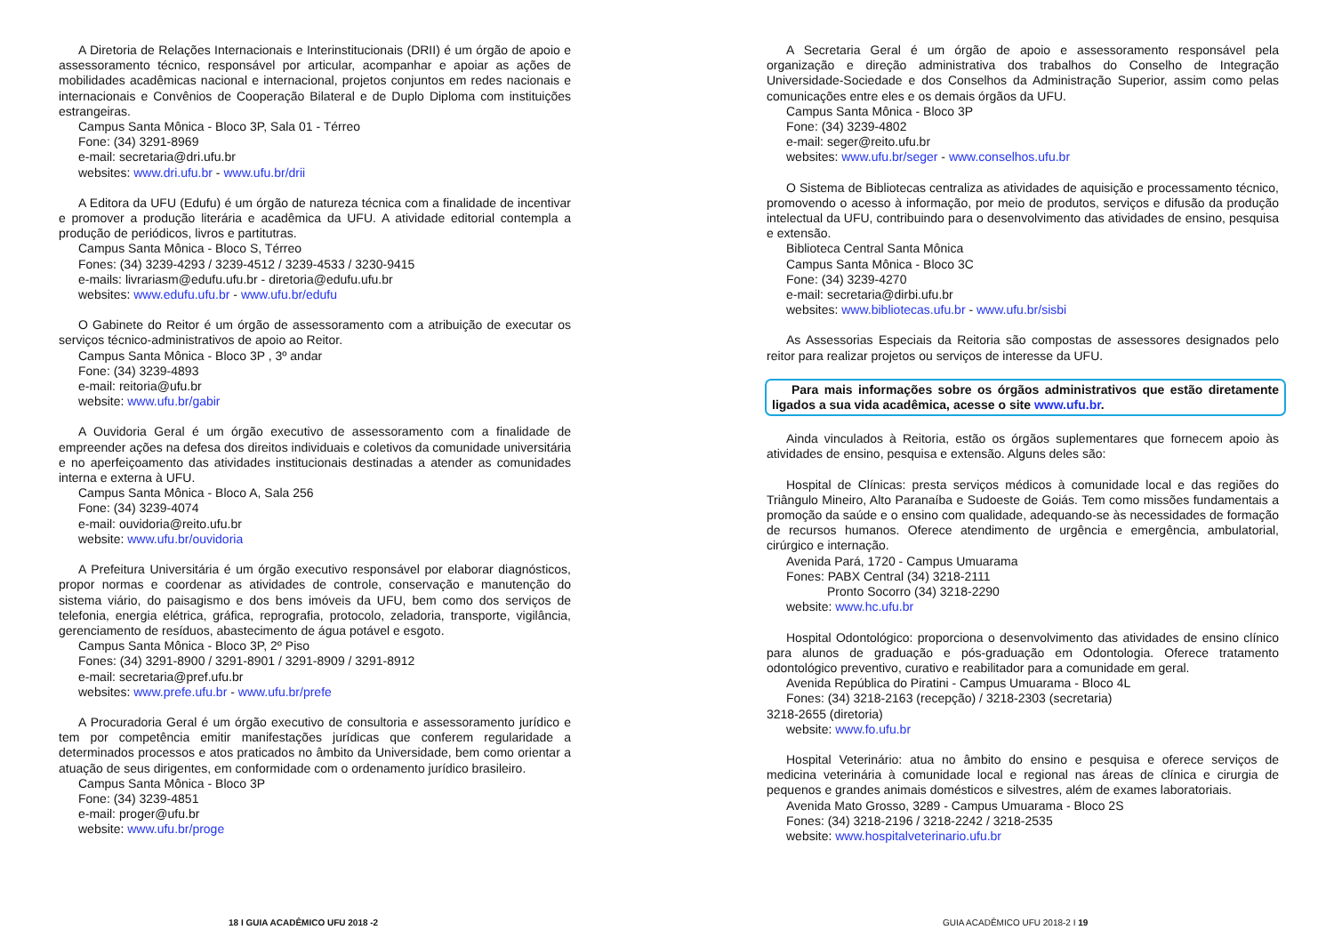A Diretoria de Relações Internacionais e Interinstitucionais (DRII) é um órgão de apoio e assessoramento técnico, responsável por articular, acompanhar e apoiar as ações de mobilidades acadêmicas nacional e internacional, projetos conjuntos em redes nacionais e internacionais e Convênios de Cooperação Bilateral e de Duplo Diploma com instituições estrangeiras.
Campus Santa Mônica - Bloco 3P, Sala 01 - Térreo
Fone: (34) 3291-8969
e-mail: secretaria@dri.ufu.br
websites: www.dri.ufu.br - www.ufu.br/drii
A Editora da UFU (Edufu) é um órgão de natureza técnica com a finalidade de incentivar e promover a produção literária e acadêmica da UFU. A atividade editorial contempla a produção de periódicos, livros e partitutras.
Campus Santa Mônica - Bloco S, Térreo
Fones: (34) 3239-4293 / 3239-4512 / 3239-4533 / 3230-9415
e-mails: livrariasm@edufu.ufu.br - diretoria@edufu.ufu.br
websites: www.edufu.ufu.br - www.ufu.br/edufu
O Gabinete do Reitor é um órgão de assessoramento com a atribuição de executar os serviços técnico-administrativos de apoio ao Reitor.
Campus Santa Mônica - Bloco 3P , 3º andar
Fone: (34) 3239-4893
e-mail: reitoria@ufu.br
website: www.ufu.br/gabir
A Ouvidoria Geral é um órgão executivo de assessoramento com a finalidade de empreender ações na defesa dos direitos individuais e coletivos da comunidade universitária e no aperfeiçoamento das atividades institucionais destinadas a atender as comunidades interna e externa à UFU.
Campus Santa Mônica - Bloco A, Sala 256
Fone: (34) 3239-4074
e-mail: ouvidoria@reito.ufu.br
website: www.ufu.br/ouvidoria
A Prefeitura Universitária é um órgão executivo responsável por elaborar diagnósticos, propor normas e coordenar as atividades de controle, conservação e manutenção do sistema viário, do paisagismo e dos bens imóveis da UFU, bem como dos serviços de telefonia, energia elétrica, gráfica, reprografia, protocolo, zeladoria, transporte, vigilância, gerenciamento de resíduos, abastecimento de água potável e esgoto.
Campus Santa Mônica - Bloco 3P, 2º Piso
Fones: (34) 3291-8900 / 3291-8901 / 3291-8909 / 3291-8912
e-mail: secretaria@pref.ufu.br
websites: www.prefe.ufu.br - www.ufu.br/prefe
A Procuradoria Geral é um órgão executivo de consultoria e assessoramento jurídico e tem por competência emitir manifestações jurídicas que conferem regularidade a determinados processos e atos praticados no âmbito da Universidade, bem como orientar a atuação de seus dirigentes, em conformidade com o ordenamento jurídico brasileiro.
Campus Santa Mônica - Bloco 3P
Fone: (34) 3239-4851
e-mail: proger@ufu.br
website: www.ufu.br/proge
A Secretaria Geral é um órgão de apoio e assessoramento responsável pela organização e direção administrativa dos trabalhos do Conselho de Integração Universidade-Sociedade e dos Conselhos da Administração Superior, assim como pelas comunicações entre eles e os demais órgãos da UFU.
Campus Santa Mônica - Bloco 3P
Fone: (34) 3239-4802
e-mail: seger@reito.ufu.br
websites: www.ufu.br/seger - www.conselhos.ufu.br
O Sistema de Bibliotecas centraliza as atividades de aquisição e processamento técnico, promovendo o acesso à informação, por meio de produtos, serviços e difusão da produção intelectual da UFU, contribuindo para o desenvolvimento das atividades de ensino, pesquisa e extensão.
Biblioteca Central Santa Mônica
Campus Santa Mônica - Bloco 3C
Fone: (34) 3239-4270
e-mail: secretaria@dirbi.ufu.br
websites: www.bibliotecas.ufu.br - www.ufu.br/sisbi
As Assessorias Especiais da Reitoria são compostas de assessores designados pelo reitor para realizar projetos ou serviços de interesse da UFU.
Para mais informações sobre os órgãos administrativos que estão diretamente ligados a sua vida acadêmica, acesse o site www.ufu.br.
Ainda vinculados à Reitoria, estão os órgãos suplementares que fornecem apoio às atividades de ensino, pesquisa e extensão. Alguns deles são:
Hospital de Clínicas: presta serviços médicos à comunidade local e das regiões do Triângulo Mineiro, Alto Paranaíba e Sudoeste de Goiás. Tem como missões fundamentais a promoção da saúde e o ensino com qualidade, adequando-se às necessidades de formação de recursos humanos. Oferece atendimento de urgência e emergência, ambulatorial, cirúrgico e internação.
Avenida Pará, 1720 - Campus Umuarama
Fones: PABX Central (34) 3218-2111
Pronto Socorro (34) 3218-2290
website: www.hc.ufu.br
Hospital Odontológico: proporciona o desenvolvimento das atividades de ensino clínico para alunos de graduação e pós-graduação em Odontologia. Oferece tratamento odontológico preventivo, curativo e reabilitador para a comunidade em geral.
Avenida República do Piratini - Campus Umuarama - Bloco 4L
Fones: (34) 3218-2163 (recepção) / 3218-2303 (secretaria)
3218-2655 (diretoria)
website: www.fo.ufu.br
Hospital Veterinário: atua no âmbito do ensino e pesquisa e oferece serviços de medicina veterinária à comunidade local e regional nas áreas de clínica e cirurgia de pequenos e grandes animais domésticos e silvestres, além de exames laboratoriais.
Avenida Mato Grosso, 3289 - Campus Umuarama - Bloco 2S
Fones: (34) 3218-2196 / 3218-2242 / 3218-2535
website: www.hospitalveterinario.ufu.br
18 I GUIA ACADÊMICO UFU 2018 -2 GUIA ACADÊMICO UFU 2018-2 I 19